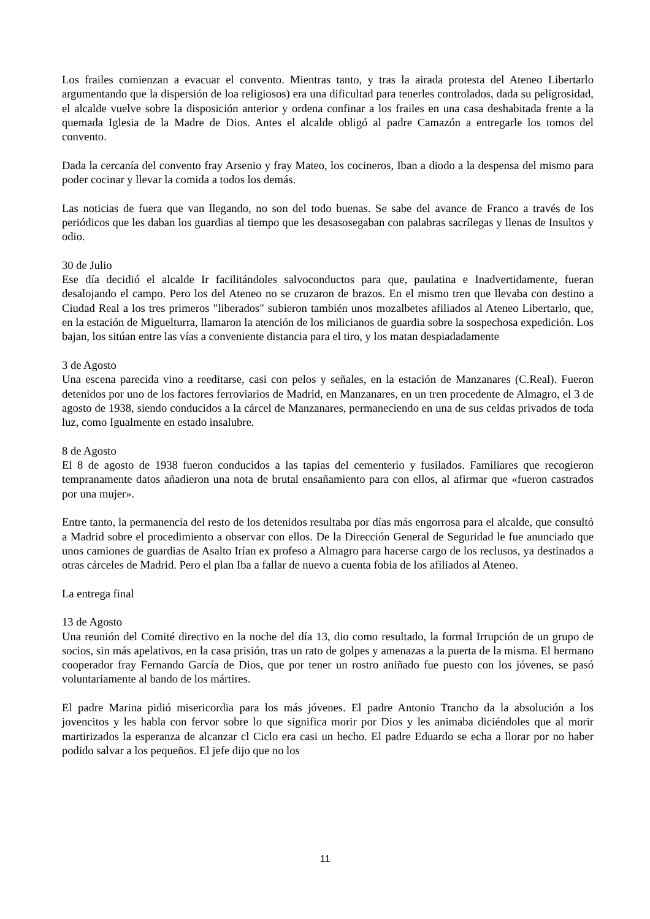Los frailes comienzan a evacuar el convento. Mientras tanto, y tras la airada protesta del Ateneo Libertarlo argumentando que la dispersión de loa religiosos) era una dificultad para tenerles controlados, dada su peligrosidad, el alcalde vuelve sobre la disposición anterior y ordena confinar a los frailes en una casa deshabitada frente a la quemada Iglesia de la Madre de Dios. Antes el alcalde obligó al padre Camazón a entregarle los tomos del convento.
Dada la cercanía del convento fray Arsenio y fray Mateo, los cocineros, Iban a diodo a la despensa del mismo para poder cocinar y llevar la comida a todos los demás.
Las noticias de fuera que van llegando, no son del todo buenas. Se sabe del avance de Franco a través de los periódicos que les daban los guardias al tiempo que les desasosegaban con palabras sacrílegas y llenas de Insultos y odio.
30 de Julio
Ese día decidió el alcalde Ir facilitándoles salvoconductos para que, paulatina e Inadvertidamente, fueran desalojando el campo. Pero los del Ateneo no se cruzaron de brazos. En el mismo tren que llevaba con destino a Ciudad Real a los tres primeros "liberados" subieron también unos mozalbetes afiliados al Ateneo Libertarlo, que, en la estación de Miguelturra, llamaron la atención de los milicianos de guardia sobre la sospechosa expedición. Los bajan, los sitúan entre las vías a conveniente distancia para el tiro, y los matan despiadadamente
3 de Agosto
Una escena parecida vino a reeditarse, casi con pelos y señales, en la estación de Manzanares (C.Real). Fueron detenidos por uno de los factores ferroviarios de Madrid, en Manzanares, en un tren procedente de Almagro, el 3 de agosto de 1938, siendo conducidos a la cárcel de Manzanares, permaneciendo en una de sus celdas privados de toda luz, como Igualmente en estado insalubre.
8 de Agosto
El 8 de agosto de 1938 fueron conducidos a las tapias del cementerio y fusilados. Familiares que recogieron tempranamente datos añadieron una nota de brutal ensañamiento para con ellos, al afirmar que «fueron castrados por una mujer».
Entre tanto, la permanencia del resto de los detenidos resultaba por días más engorrosa para el alcalde, que consultó a Madrid sobre el procedimiento a observar con ellos. De la Dirección General de Seguridad le fue anunciado que unos camiones de guardias de Asalto Irían ex profeso a Almagro para hacerse cargo de los reclusos, ya destinados a otras cárceles de Madrid. Pero el plan Iba a fallar de nuevo a cuenta fobia de los afiliados al Ateneo.
La entrega final
13 de Agosto
Una reunión del Comité directivo en la noche del día 13, dio como resultado, la formal Irrupción de un grupo de socios, sin más apelativos, en la casa prisión, tras un rato de golpes y amenazas a la puerta de la misma. El hermano cooperador fray Fernando García de Dios, que por tener un rostro aniñado fue puesto con los jóvenes, se pasó voluntariamente al bando de los mártires.
El padre Marina pidió misericordia para los más jóvenes. El padre Antonio Trancho da la absolución a los jovencitos y les habla con fervor sobre lo que significa morir por Dios y les animaba diciéndoles que al morir martirizados la esperanza de alcanzar cl Ciclo era casi un hecho. El padre Eduardo se echa a llorar por no haber podido salvar a los pequeños. El jefe dijo que no los
11